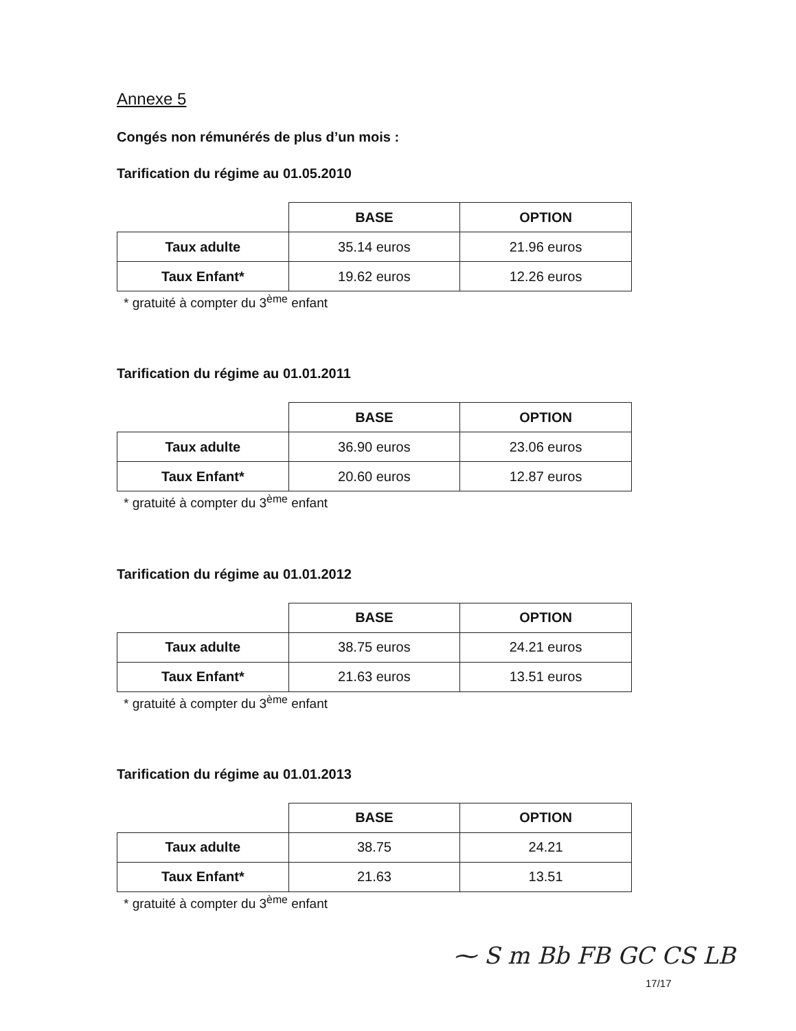Annexe 5
Congés non rémunérés de plus d’un mois :
Tarification du régime au 01.05.2010
| | BASE | OPTION |
| Taux adulte | 35.14 euros | 21.96 euros |
| Taux Enfant* | 19.62 euros | 12.26 euros |
* gratuité à compter du 3<sup>ème</sup> enfant
Tarification du régime au 01.01.2011
| | BASE | OPTION |
| Taux adulte | 36.90 euros | 23.06 euros |
| Taux Enfant* | 20.60 euros | 12.87 euros |
* gratuité à compter du 3<sup>ème</sup> enfant
Tarification du régime au 01.01.2012
| | BASE | OPTION |
| Taux adulte | 38.75 euros | 24.21 euros |
| Taux Enfant* | 21.63 euros | 13.51 euros |
* gratuité à compter du 3<sup>ème</sup> enfant
Tarification du régime au 01.01.2013
| | BASE | OPTION |
| Taux adulte | 38.75 | 24.21 |
| Taux Enfant* | 21.63 | 13.51 |
* gratuité à compter du 3<sup>ème</sup> enfant
⁓ S m Bb FB GC CS LB
17/17